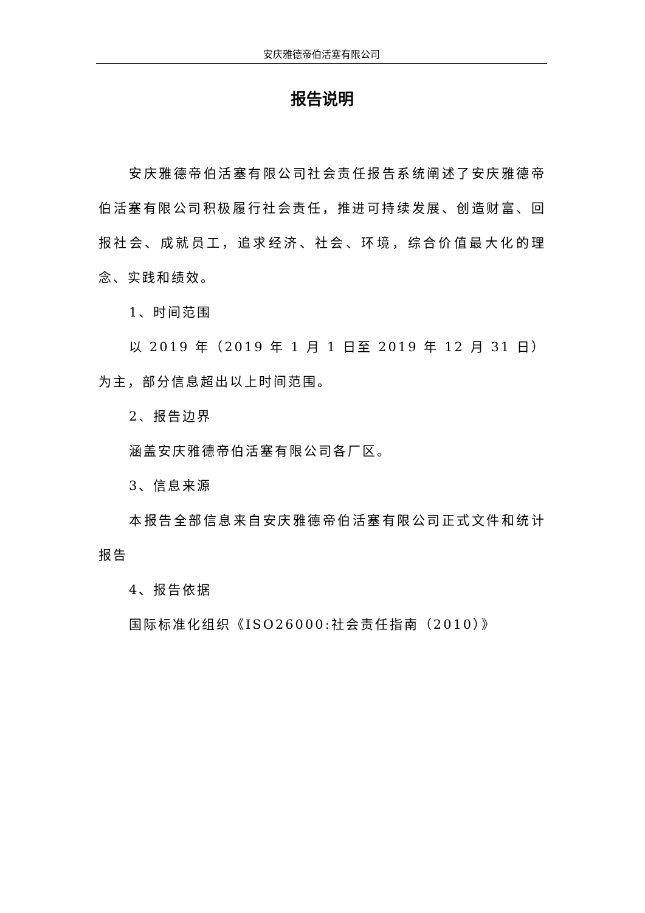安庆雅德帝伯活塞有限公司
报告说明
安庆雅德帝伯活塞有限公司社会责任报告系统阐述了安庆雅德帝伯活塞有限公司积极履行社会责任，推进可持续发展、创造财富、回报社会、成就员工，追求经济、社会、环境，综合价值最大化的理念、实践和绩效。
1、时间范围
以 2019 年（2019 年 1 月 1 日至 2019 年 12 月 31 日）为主，部分信息超出以上时间范围。
2、报告边界
涵盖安庆雅德帝伯活塞有限公司各厂区。
3、信息来源
本报告全部信息来自安庆雅德帝伯活塞有限公司正式文件和统计报告
4、报告依据
国际标准化组织《ISO26000:社会责任指南（2010）》